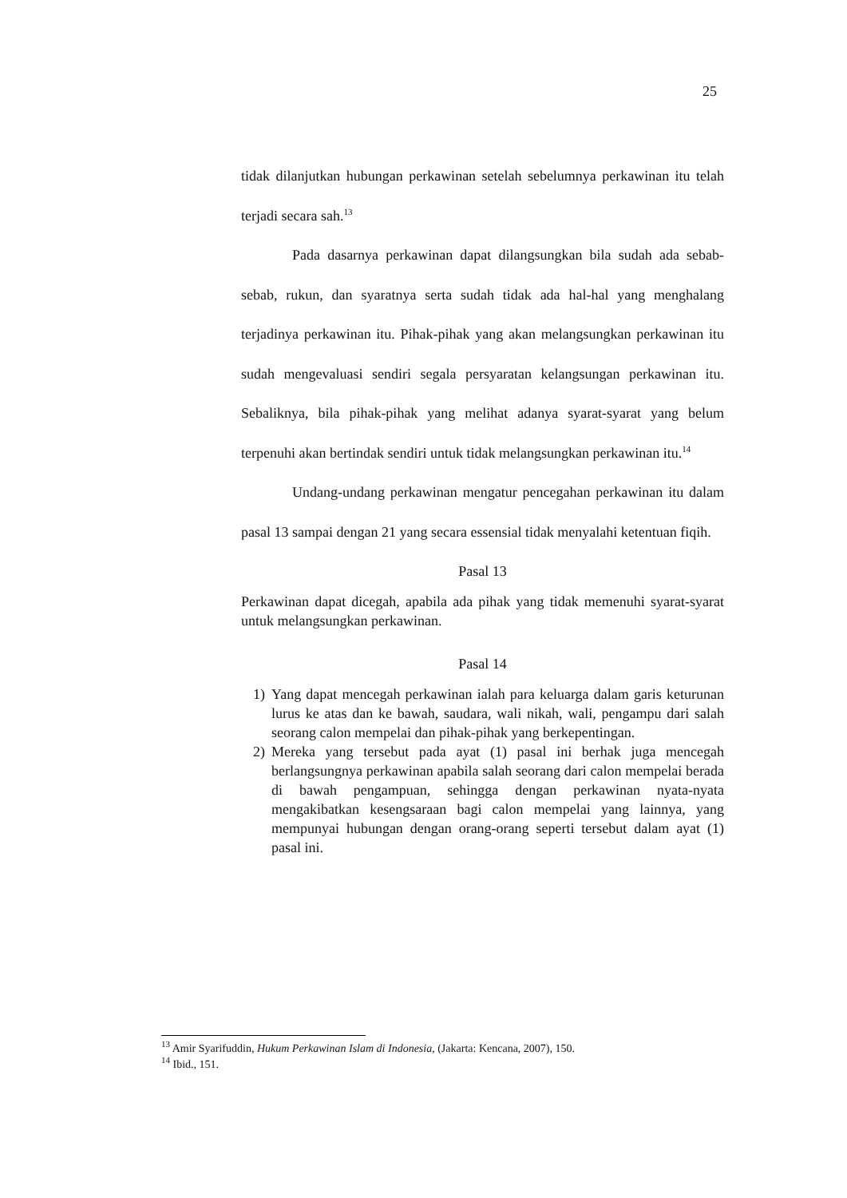25
tidak dilanjutkan hubungan perkawinan setelah sebelumnya perkawinan itu telah terjadi secara sah.<sup>13</sup>
Pada dasarnya perkawinan dapat dilangsungkan bila sudah ada sebab-sebab, rukun, dan syaratnya serta sudah tidak ada hal-hal yang menghalang terjadinya perkawinan itu. Pihak-pihak yang akan melangsungkan perkawinan itu sudah mengevaluasi sendiri segala persyaratan kelangsungan perkawinan itu. Sebaliknya, bila pihak-pihak yang melihat adanya syarat-syarat yang belum terpenuhi akan bertindak sendiri untuk tidak melangsungkan perkawinan itu.<sup>14</sup>
Undang-undang perkawinan mengatur pencegahan perkawinan itu dalam pasal 13 sampai dengan 21 yang secara essensial tidak menyalahi ketentuan fiqih.
Pasal 13
Perkawinan dapat dicegah, apabila ada pihak yang tidak memenuhi syarat-syarat untuk melangsungkan perkawinan.
Pasal 14
1) Yang dapat mencegah perkawinan ialah para keluarga dalam garis keturunan lurus ke atas dan ke bawah, saudara, wali nikah, wali, pengampu dari salah seorang calon mempelai dan pihak-pihak yang berkepentingan.
2) Mereka yang tersebut pada ayat (1) pasal ini berhak juga mencegah berlangsungnya perkawinan apabila salah seorang dari calon mempelai berada di bawah pengampuan, sehingga dengan perkawinan nyata-nyata mengakibatkan kesengsaraan bagi calon mempelai yang lainnya, yang mempunyai hubungan dengan orang-orang seperti tersebut dalam ayat (1) pasal ini.
<sup>13</sup> Amir Syarifuddin, Hukum Perkawinan Islam di Indonesia, (Jakarta: Kencana, 2007), 150.
<sup>14</sup> Ibid., 151.